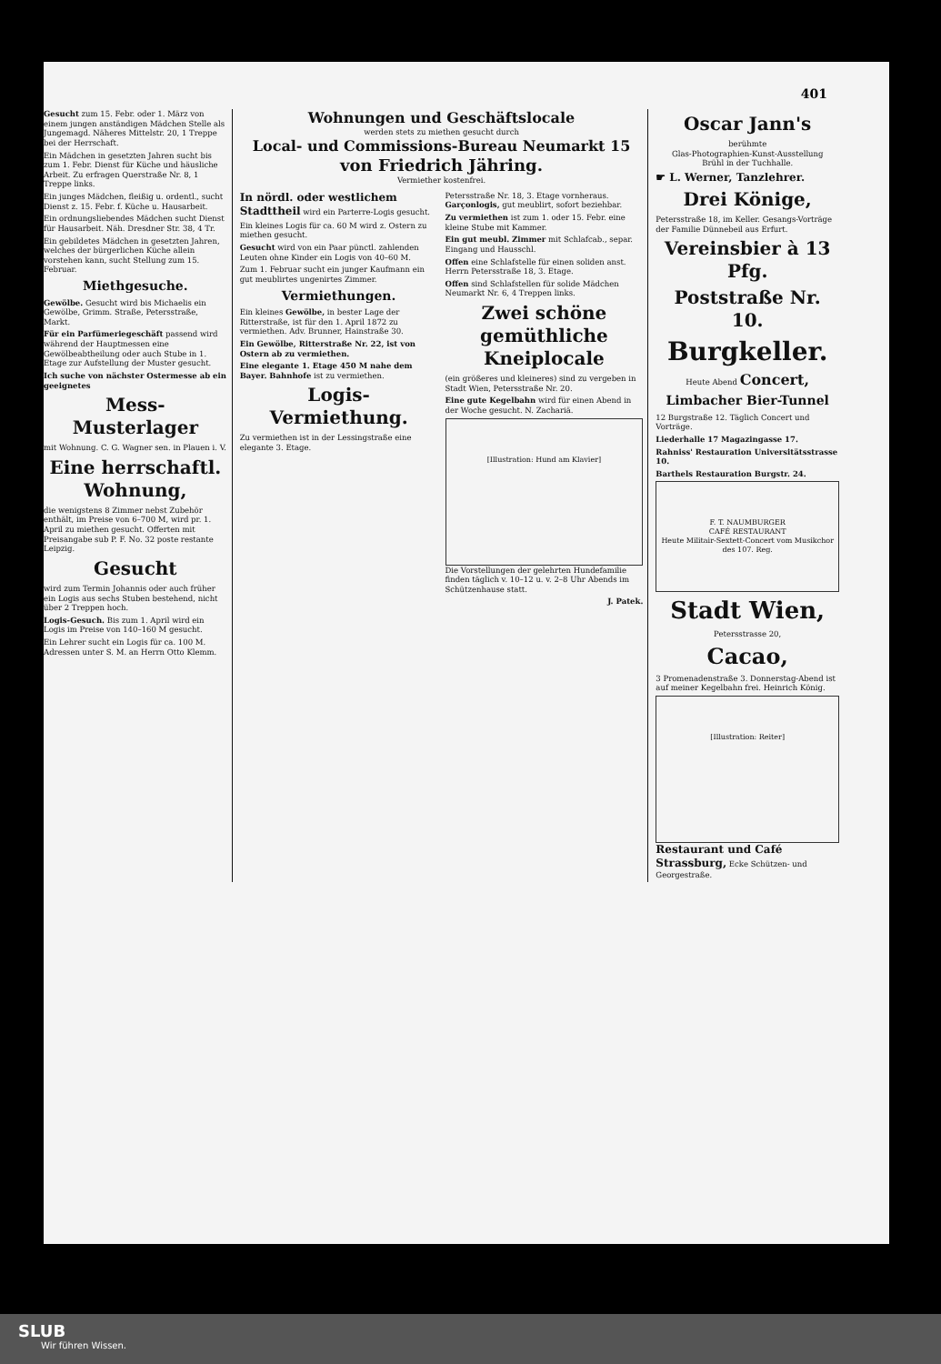401
Gesucht zum 15. Febr. oder 1. März von einem jungen anständigen Mädchen Stelle als Jungemagd. Näheres Mittelstr. 20, 1 Treppe bei der Herrschaft.
Ein Mädchen in gesetzten Jahren sucht bis zum 1. Febr. Dienst für Küche und häusliche Arbeit. Zu erfragen Querstraße Nr. 8, 1 Treppe links.
Ein junges Mädchen, fleißig u. ordentl., sucht Dienst z. 15. Febr. f. Küche u. Hausarbeit.
Ein ordnungsliebendes Mädchen sucht Dienst für Hausarbeit. Näh. Dresdner Str. 38, 4 Tr.
Ein gebildetes Mädchen in gesetzten Jahren, welches der bürgerlichen Küche allein vorstehen kann, sucht Stellung zum 15. Februar.
Miethgesuche.
Gewölbe. Gesucht wird bis Michaelis ein Gewölbe, Grimm. Straße, Petersstraße, Markt.
Für ein Parfümeriegeschäft passend wird während der Hauptmessen eine Gewölbeabtheilung oder auch Stube in 1. Etage zur Aufstellung der Muster gesucht.
Ich suche von nächster Ostermesse ab ein geeignetes
Mess-Musterlager
mit Wohnung. C. G. Wagner sen. in Plauen i. V.
Eine herrschaftl. Wohnung,
die wenigstens 8 Zimmer nebst Zubehör enthält, im Preise von 6–700 M, wird pr. 1. April zu miethen gesucht. Offerten mit Preisangabe sub P. F. No. 32 poste restante Leipzig.
Gesucht
wird zum Termin Johannis oder auch früher ein Logis aus sechs Stuben bestehend, nicht über 2 Treppen hoch.
Logis-Gesuch. Bis zum 1. April wird ein Logis im Preise von 140–160 M gesucht.
Ein Lehrer sucht ein Logis für ca. 100 M. Adressen unter S. M. an Herrn Otto Klemm.
Wohnungen und Geschäftslocale
werden stets zu miethen gesucht durch
Local- und Commissions-Bureau Neumarkt 15
von Friedrich Jähring.
Vermiether kostenfrei.
In nördl. oder westlichem Stadttheil wird ein Parterre-Logis gesucht.
Ein kleines Logis für ca. 60 M wird z. Ostern zu miethen gesucht.
Gesucht wird von ein Paar pünctl. zahlenden Leuten ohne Kinder ein Logis von 40–60 M.
Zum 1. Februar sucht ein junger Kaufmann ein gut meublirtes ungenirtes Zimmer.
Vermiethungen.
Ein kleines Gewölbe, in bester Lage der Ritterstraße, ist für den 1. April 1872 zu vermiethen. Adv. Brunner, Hainstraße 30.
Ein Gewölbe, Ritterstraße Nr. 22, ist von Ostern ab zu vermiethen.
Eine elegante 1. Etage 450 M nahe dem Bayer. Bahnhofe ist zu vermiethen.
Logis-Vermiethung.
Zu vermiethen ist in der Lessingstraße eine elegante 3. Etage.
Petersstraße Nr. 18, 3. Etage vornheraus. Garçonlogis, gut meublirt, sofort beziehbar.
Zu vermiethen ist zum 1. oder 15. Febr. eine kleine Stube mit Kammer.
Ein gut meubl. Zimmer mit Schlafcab., separ. Eingang und Hausschl.
Offen eine Schlafstelle für einen soliden anst. Herrn Petersstraße 18, 3. Etage.
Offen sind Schlafstellen für solide Mädchen Neumarkt Nr. 6, 4 Treppen links.
Zwei schöne gemüthliche Kneiplocale
(ein größeres und kleineres) sind zu vergeben in Stadt Wien, Petersstraße Nr. 20.
Eine gute Kegelbahn wird für einen Abend in der Woche gesucht. N. Zachariä.
[Illustration: Hund am Klavier]
Die Vorstellungen der gelehrten Hundefamilie finden täglich v. 10–12 u. v. 2–8 Uhr Abends im Schützenhause statt.
J. Patek.
Oscar Jann's
berühmte
Glas-Photographien-Kunst-Ausstellung
Brühl in der Tuchhalle.
☛ L. Werner, Tanzlehrer.
Drei Könige,
Petersstraße 18, im Keller. Gesangs-Vorträge der Familie Dünnebeil aus Erfurt.
Vereinsbier à 13 Pfg.
Poststraße Nr. 10.
Burgkeller.
Heute Abend Concert,
Limbacher Bier-Tunnel
12 Burgstraße 12. Täglich Concert und Vorträge.
Liederhalle 17 Magazingasse 17.
Rahniss' Restauration Universitätsstrasse 10.
Barthels Restauration Burgstr. 24.
F. T. NAUMBURGER
CAFÉ RESTAURANT
Heute Militair-Sextett-Concert vom Musikchor des 107. Reg.
Stadt Wien,
Petersstrasse 20,
Cacao,
3 Promenadenstraße 3. Donnerstag-Abend ist auf meiner Kegelbahn frei. Heinrich König.
[Illustration: Reiter]
Restaurant und Café Strassburg, Ecke Schützen- und Georgestraße.
SLUB
Wir führen Wissen.